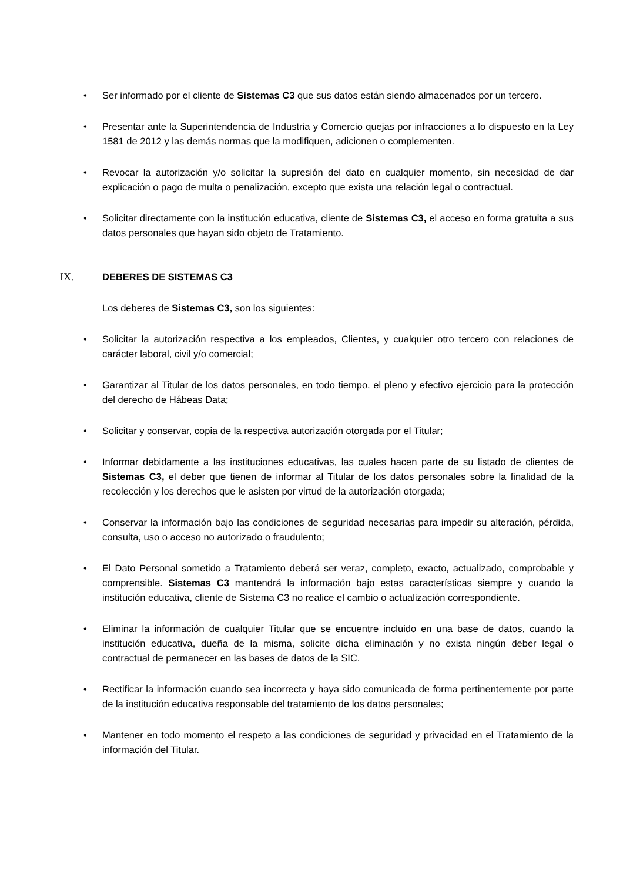• Ser informado por el cliente de Sistemas C3 que sus datos están siendo almacenados por un tercero.
• Presentar ante la Superintendencia de Industria y Comercio quejas por infracciones a lo dispuesto en la Ley 1581 de 2012 y las demás normas que la modifiquen, adicionen o complementen.
• Revocar la autorización y/o solicitar la supresión del dato en cualquier momento, sin necesidad de dar explicación o pago de multa o penalización, excepto que exista una relación legal o contractual.
• Solicitar directamente con la institución educativa, cliente de Sistemas C3, el acceso en forma gratuita a sus datos personales que hayan sido objeto de Tratamiento.
IX. DEBERES DE SISTEMAS C3
Los deberes de Sistemas C3, son los siguientes:
• Solicitar la autorización respectiva a los empleados, Clientes, y cualquier otro tercero con relaciones de carácter laboral, civil y/o comercial;
• Garantizar al Titular de los datos personales, en todo tiempo, el pleno y efectivo ejercicio para la protección del derecho de Hábeas Data;
• Solicitar y conservar, copia de la respectiva autorización otorgada por el Titular;
• Informar debidamente a las instituciones educativas, las cuales hacen parte de su listado de clientes de Sistemas C3, el deber que tienen de informar al Titular de los datos personales sobre la finalidad de la recolección y los derechos que le asisten por virtud de la autorización otorgada;
• Conservar la información bajo las condiciones de seguridad necesarias para impedir su alteración, pérdida, consulta, uso o acceso no autorizado o fraudulento;
• El Dato Personal sometido a Tratamiento deberá ser veraz, completo, exacto, actualizado, comprobable y comprensible. Sistemas C3 mantendrá la información bajo estas características siempre y cuando la institución educativa, cliente de Sistema C3 no realice el cambio o actualización correspondiente.
• Eliminar la información de cualquier Titular que se encuentre incluido en una base de datos, cuando la institución educativa, dueña de la misma, solicite dicha eliminación y no exista ningún deber legal o contractual de permanecer en las bases de datos de la SIC.
• Rectificar la información cuando sea incorrecta y haya sido comunicada de forma pertinentemente por parte de la institución educativa responsable del tratamiento de los datos personales;
• Mantener en todo momento el respeto a las condiciones de seguridad y privacidad en el Tratamiento de la información del Titular.